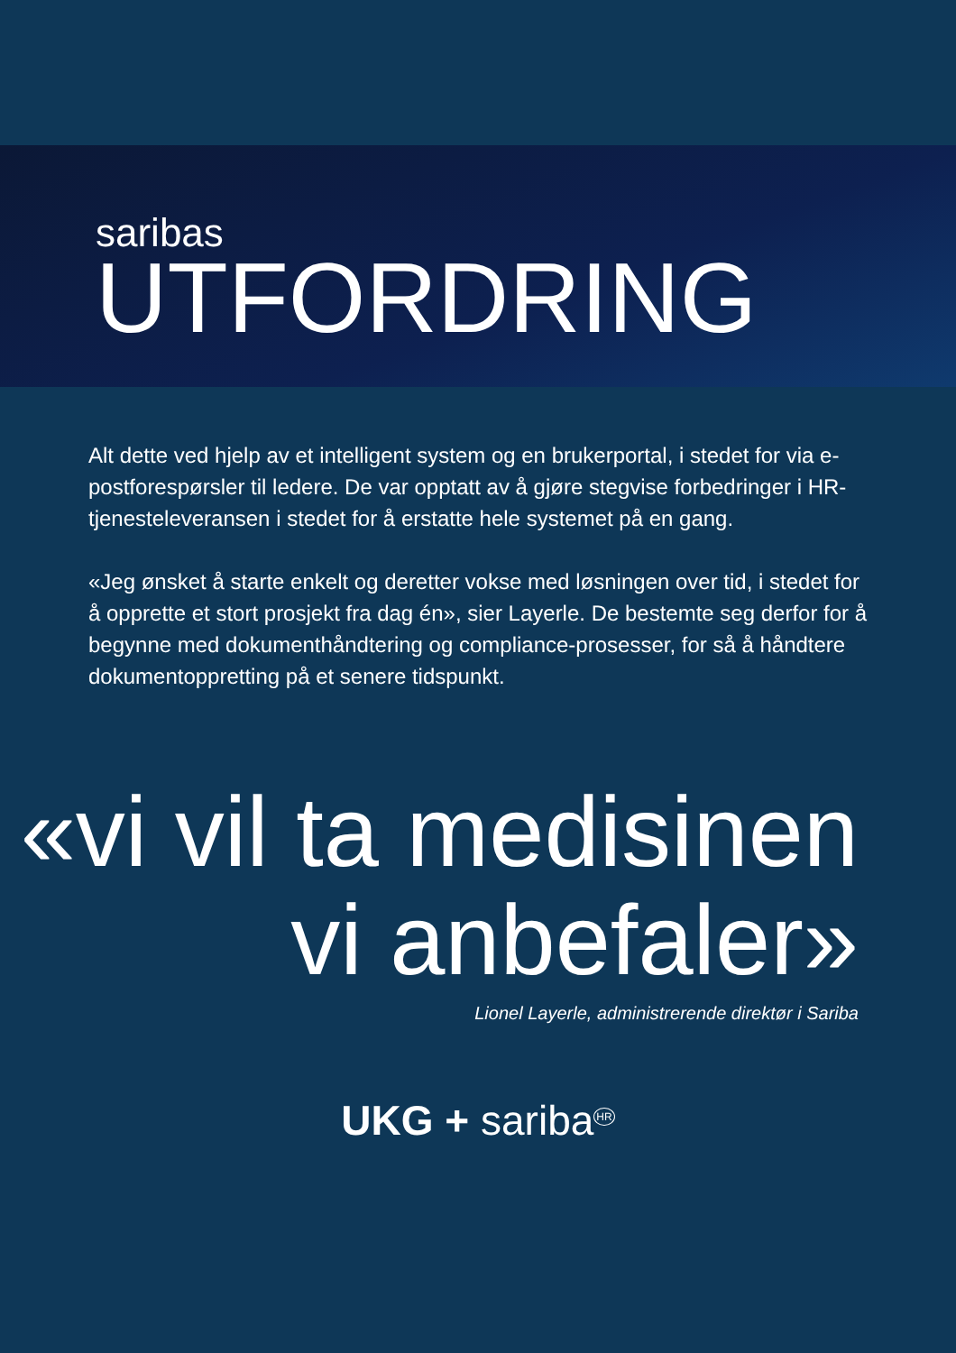saribas
UTFORDRING
Alt dette ved hjelp av et intelligent system og en brukerportal, i stedet for via e-postforespørsler til ledere. De var opptatt av å gjøre stegvise forbedringer i HR-tjenesteleveransen i stedet for å erstatte hele systemet på en gang.
«Jeg ønsket å starte enkelt og deretter vokse med løsningen over tid, i stedet for å opprette et stort prosjekt fra dag én», sier Layerle. De bestemte seg derfor for å begynne med dokumenthåndtering og compliance-prosesser, for så å håndtere dokumentoppretting på et senere tidspunkt.
«vi vil ta medisinen vi anbefaler»
Lionel Layerle, administrerende direktør i Sariba
UKG + sariba<sup>HR</sup>